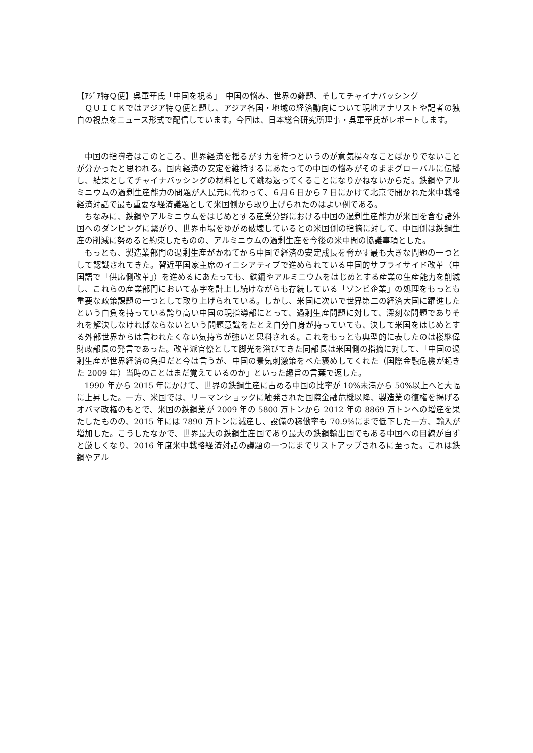【ｱｼﾞｱ特Ｑ便】呉軍華氏「中国を視る」　中国の悩み、世界の難題、そしてチャイナバッシング
ＱＵＩＣＫではアジア特Ｑ便と題し、アジア各国・地域の経済動向について現地アナリストや記者の独自の視点をニュース形式で配信しています。今回は、日本総合研究所理事・呉軍華氏がレポートします。
中国の指導者はこのところ、世界経済を揺るがす力を持つというのが意気揚々なことばかりでないことが分かったと思われる。国内経済の安定を維持するにあたっての中国の悩みがそのままグローバルに伝播し、結果としてチャイナバッシングの材料として跳ね返ってくることになりかねないからだ。鉄鋼やアルミニウムの過剰生産能力の問題が人民元に代わって、６月６日から７日にかけて北京で開かれた米中戦略経済対話で最も重要な経済議題として米国側から取り上げられたのはよい例である。
ちなみに、鉄鋼やアルミニウムをはじめとする産業分野における中国の過剰生産能力が米国を含む諸外国へのダンピングに繋がり、世界市場をゆがめ破壊しているとの米国側の指摘に対して、中国側は鉄鋼生産の削減に努めると約束したものの、アルミニウムの過剰生産を今後の米中間の協議事項とした。
もっとも、製造業部門の過剰生産がかねてから中国で経済の安定成長を脅かす最も大きな問題の一つとして認識されてきた。習近平国家主席のイニシアティブで進められている中国的サプライサイド改革（中国語で「供応側改革」）を進めるにあたっても、鉄鋼やアルミニウムをはじめとする産業の生産能力を削減し、これらの産業部門において赤字を計上し続けながらも存続している「ゾンビ企業」の処理をもっとも重要な政策課題の一つとして取り上げられている。しかし、米国に次いで世界第二の経済大国に躍進したという自負を持っている誇り高い中国の現指導部にとって、過剰生産問題に対して、深刻な問題でありそれを解決しなければならないという問題意識をたとえ自分自身が持っていても、決して米国をはじめとする外部世界からは言われたくない気持ちが強いと思料される。これをもっとも典型的に表したのは楼継偉財政部長の発言であった。改革派官僚として脚光を浴びてきた同部長は米国側の指摘に対して、「中国の過剰生産が世界経済の負担だと今は言うが、中国の景気刺激策をべた褒めしてくれた（国際金融危機が起きた 2009 年）当時のことはまだ覚えているのか」といった趣旨の言葉で返した。
1990 年から 2015 年にかけて、世界の鉄鋼生産に占める中国の比率が 10%未満から 50%以上へと大幅に上昇した。一方、米国では、リーマンショックに触発された国際金融危機以降、製造業の復権を掲げるオバマ政権のもとで、米国の鉄鋼業が 2009 年の 5800 万トンから 2012 年の 8869 万トンへの増産を果たしたものの、2015 年には 7890 万トンに減産し、設備の稼働率も 70.9%にまで低下した一方、輸入が増加した。こうしたなかで、世界最大の鉄鋼生産国であり最大の鉄鋼輸出国でもある中国への目線が自ずと厳しくなり、2016 年度米中戦略経済対話の議題の一つにまでリストアップされるに至った。これは鉄鋼やアル